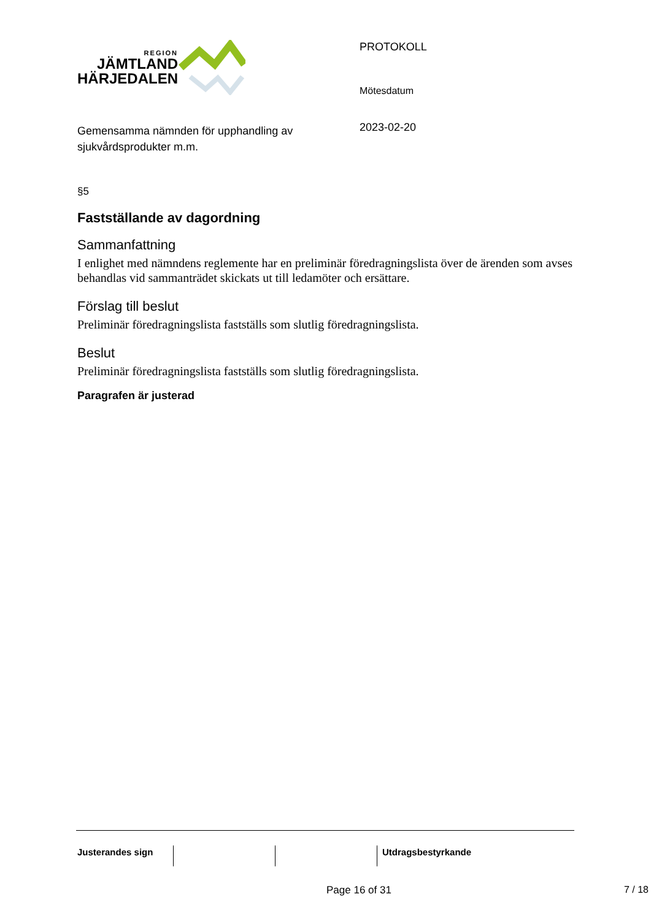REGION
JÄMTLAND
HÄRJEDALEN
Gemensamma nämnden för upphandling av sjukvårdsprodukter m.m.
PROTOKOLL
Mötesdatum
2023-02-20
§5
Fastställande av dagordning
Sammanfattning
I enlighet med nämndens reglemente har en preliminär föredragningslista över de ärenden som avses behandlas vid sammanträdet skickats ut till ledamöter och ersättare.
Förslag till beslut
Preliminär föredragningslista fastställs som slutlig föredragningslista.
Beslut
Preliminär föredragningslista fastställs som slutlig föredragningslista.
Paragrafen är justerad
Justerandes sign Utdragsbestyrkande
Page 16 of 31 7 / 18